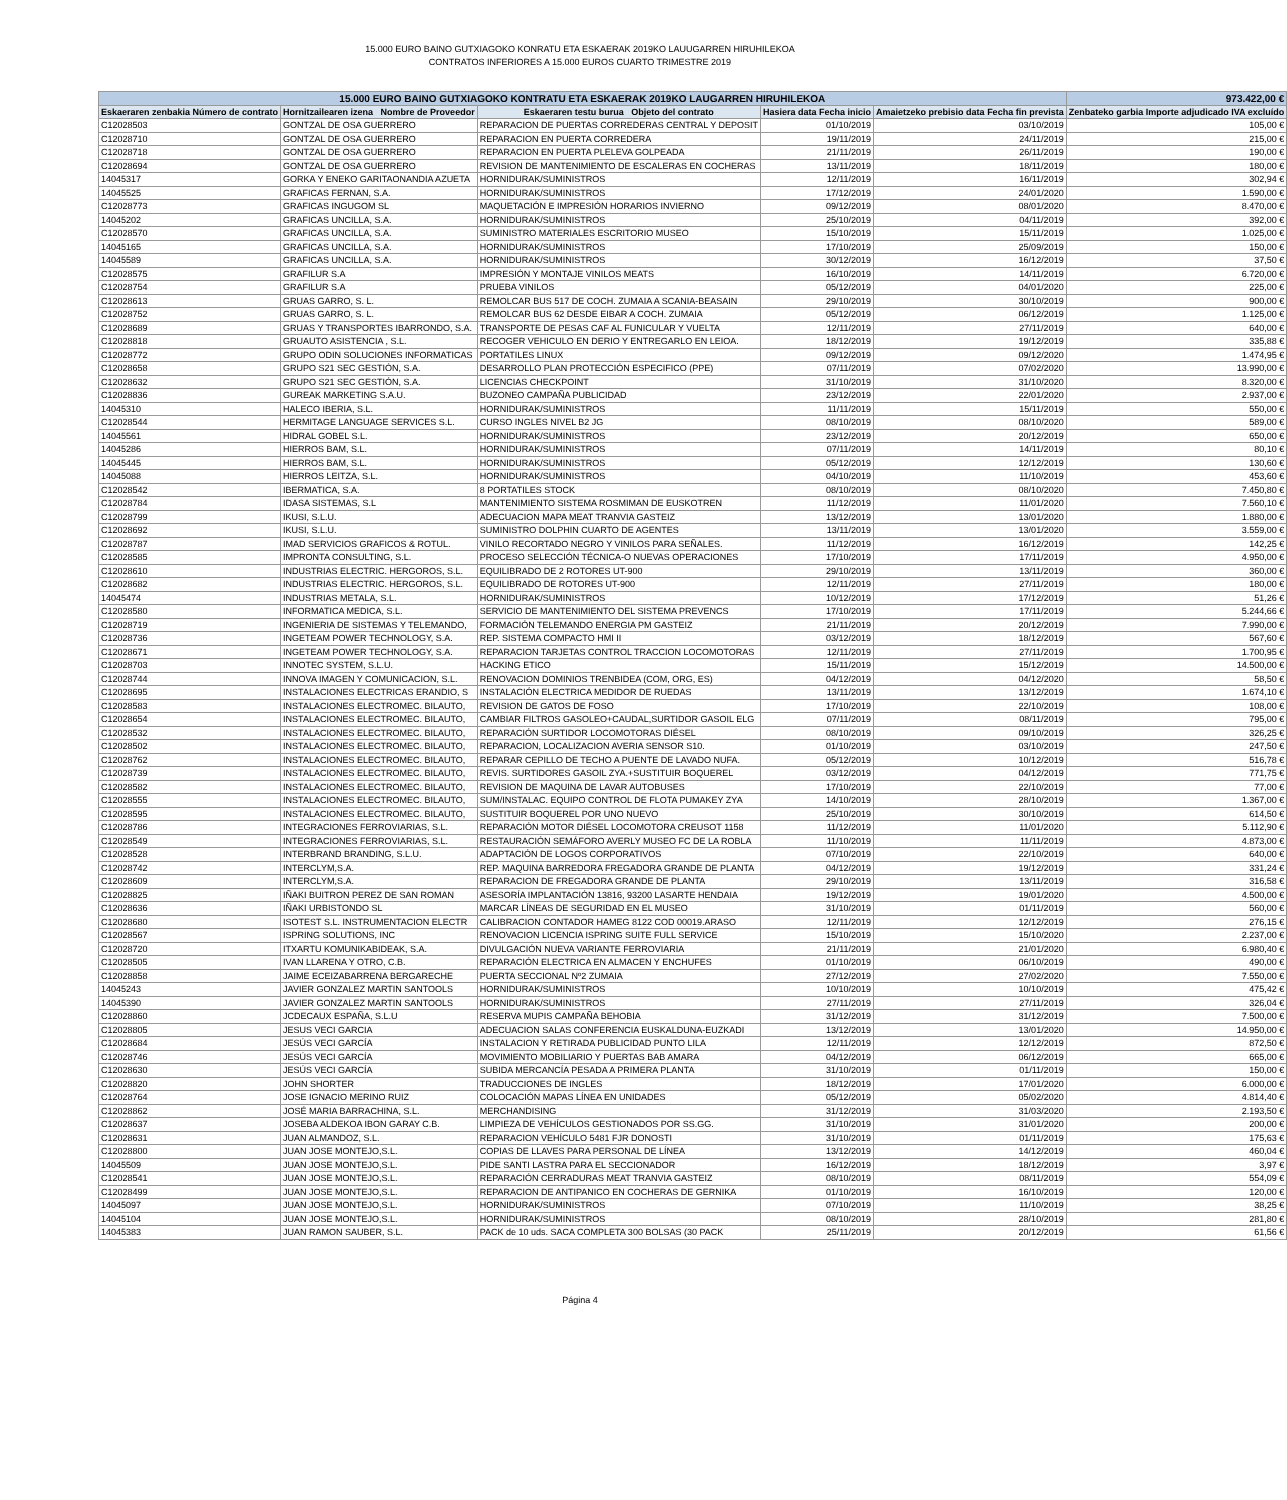15.000 EURO BAINO GUTXIAGOKO KONRATU ETA ESKAERAK 2019KO LAUUGARREN HIRUHILEKOA
CONTRATOS INFERIORES A 15.000 EUROS CUARTO TRIMESTRE 2019
| 15.000 EURO BAINO GUTXIAGOKO KONTRATU ETA ESKAERAK 2019KO LAUGARREN HIRUHILEKOA | | | | | 973.422,00 € |
| --- | --- | --- | --- | --- | --- |
| Eskaeraren zenbakia Número de contrato | Hornitzailearen izena Nombre de Proveedor | Eskaeraren testu burua Objeto del contrato | Hasiera data Fecha inicio | Amaietzeko prebisio data Fecha fin prevista | Zenbateko garbia Importe adjudicado IVA excluído |
| C12028503 | GONTZAL DE OSA GUERRERO | REPARACION DE PUERTAS CORREDERAS CENTRAL Y DEPOSIT | 01/10/2019 | 03/10/2019 | 105,00 € |
| C12028710 | GONTZAL DE OSA GUERRERO | REPARACION EN PUERTA CORREDERA | 19/11/2019 | 24/11/2019 | 215,00 € |
| C12028718 | GONTZAL DE OSA GUERRERO | REPARACION EN PUERTA PLELEVA GOLPEADA | 21/11/2019 | 26/11/2019 | 190,00 € |
| C12028694 | GONTZAL DE OSA GUERRERO | REVISION DE MANTENIMIENTO DE ESCALERAS EN COCHERAS | 13/11/2019 | 18/11/2019 | 180,00 € |
| 14045317 | GORKA Y ENEKO GARITAONANDIA AZUETA | HORNIDURAK/SUMINISTROS | 12/11/2019 | 16/11/2019 | 302,94 € |
| 14045525 | GRAFICAS FERNAN, S.A. | HORNIDURAK/SUMINISTROS | 17/12/2019 | 24/01/2020 | 1.590,00 € |
| C12028773 | GRAFICAS INGUGOM SL | MAQUETACIÓN E IMPRESIÓN HORARIOS INVIERNO | 09/12/2019 | 08/01/2020 | 8.470,00 € |
| 14045202 | GRAFICAS UNCILLA, S.A. | HORNIDURAK/SUMINISTROS | 25/10/2019 | 04/11/2019 | 392,00 € |
| C12028570 | GRAFICAS UNCILLA, S.A. | SUMINISTRO MATERIALES ESCRITORIO MUSEO | 15/10/2019 | 15/11/2019 | 1.025,00 € |
| 14045165 | GRAFICAS UNCILLA, S.A. | HORNIDURAK/SUMINISTROS | 17/10/2019 | 25/09/2019 | 150,00 € |
| 14045589 | GRAFICAS UNCILLA, S.A. | HORNIDURAK/SUMINISTROS | 30/12/2019 | 16/12/2019 | 37,50 € |
| C12028575 | GRAFILUR S.A | IMPRESIÓN Y MONTAJE VINILOS MEATS | 16/10/2019 | 14/11/2019 | 6.720,00 € |
| C12028754 | GRAFILUR S.A | PRUEBA VINILOS | 05/12/2019 | 04/01/2020 | 225,00 € |
| C12028613 | GRUAS GARRO, S. L. | REMOLCAR BUS 517 DE COCH. ZUMAIA A SCANIA-BEASAIN | 29/10/2019 | 30/10/2019 | 900,00 € |
| C12028752 | GRUAS GARRO, S. L. | REMOLCAR BUS 62 DESDE EIBAR A COCH. ZUMAIA | 05/12/2019 | 06/12/2019 | 1.125,00 € |
| C12028689 | GRUAS Y TRANSPORTES IBARRONDO, S.A. | TRANSPORTE DE PESAS CAF AL FUNICULAR Y VUELTA | 12/11/2019 | 27/11/2019 | 640,00 € |
| C12028818 | GRUAUTO ASISTENCIA , S.L. | RECOGER VEHICULO EN DERIO Y ENTREGARLO EN LEIOA. | 18/12/2019 | 19/12/2019 | 335,88 € |
| C12028772 | GRUPO ODIN SOLUCIONES INFORMATICAS | PORTATILES LINUX | 09/12/2019 | 09/12/2020 | 1.474,95 € |
| C12028658 | GRUPO S21 SEC GESTIÓN, S.A. | DESARROLLO PLAN PROTECCIÓN ESPECIFICO (PPE) | 07/11/2019 | 07/02/2020 | 13.990,00 € |
| C12028632 | GRUPO S21 SEC GESTIÓN, S.A. | LICENCIAS CHECKPOINT | 31/10/2019 | 31/10/2020 | 8.320,00 € |
| C12028836 | GUREAK MARKETING S.A.U. | BUZONEO CAMPAÑA PUBLICIDAD | 23/12/2019 | 22/01/2020 | 2.937,00 € |
| 14045310 | HALECO IBERIA, S.L. | HORNIDURAK/SUMINISTROS | 11/11/2019 | 15/11/2019 | 550,00 € |
| C12028544 | HERMITAGE LANGUAGE SERVICES S.L. | CURSO INGLES NIVEL B2 JG | 08/10/2019 | 08/10/2020 | 589,00 € |
| 14045561 | HIDRAL GOBEL S.L. | HORNIDURAK/SUMINISTROS | 23/12/2019 | 20/12/2019 | 650,00 € |
| 14045286 | HIERROS BAM, S.L. | HORNIDURAK/SUMINISTROS | 07/11/2019 | 14/11/2019 | 80,10 € |
| 14045445 | HIERROS BAM, S.L. | HORNIDURAK/SUMINISTROS | 05/12/2019 | 12/12/2019 | 130,60 € |
| 14045088 | HIERROS LEITZA, S.L. | HORNIDURAK/SUMINISTROS | 04/10/2019 | 11/10/2019 | 453,60 € |
| C12028542 | IBERMATICA, S.A. | 8 PORTATILES STOCK | 08/10/2019 | 08/10/2020 | 7.450,80 € |
| C12028784 | IDASA SISTEMAS, S.L | MANTENIMIENTO SISTEMA ROSMIMAN DE EUSKOTREN | 11/12/2019 | 11/01/2020 | 7.560,10 € |
| C12028799 | IKUSI, S.L.U. | ADECUACION MAPA MEAT TRANVIA GASTEIZ | 13/12/2019 | 13/01/2020 | 1.880,00 € |
| C12028692 | IKUSI, S.L.U. | SUMINISTRO DOLPHIN CUARTO DE AGENTES | 13/11/2019 | 13/01/2020 | 3.559,00 € |
| C12028787 | IMAD SERVICIOS GRAFICOS & ROTUL. | VINILO RECORTADO NEGRO Y VINILOS PARA SEÑALES. | 11/12/2019 | 16/12/2019 | 142,25 € |
| C12028585 | IMPRONTA CONSULTING, S.L. | PROCESO SELECCIÓN TÉCNICA-O NUEVAS OPERACIONES | 17/10/2019 | 17/11/2019 | 4.950,00 € |
| C12028610 | INDUSTRIAS ELECTRIC. HERGOROS, S.L. | EQUILIBRADO DE 2 ROTORES UT-900 | 29/10/2019 | 13/11/2019 | 360,00 € |
| C12028682 | INDUSTRIAS ELECTRIC. HERGOROS, S.L. | EQUILIBRADO DE ROTORES UT-900 | 12/11/2019 | 27/11/2019 | 180,00 € |
| 14045474 | INDUSTRIAS METALA, S.L. | HORNIDURAK/SUMINISTROS | 10/12/2019 | 17/12/2019 | 51,26 € |
| C12028580 | INFORMATICA MEDICA, S.L. | SERVICIO DE MANTENIMIENTO DEL SISTEMA PREVENCS | 17/10/2019 | 17/11/2019 | 5.244,66 € |
| C12028719 | INGENIERIA DE SISTEMAS Y TELEMANDO, | FORMACIÓN TELEMANDO ENERGIA PM GASTEIZ | 21/11/2019 | 20/12/2019 | 7.990,00 € |
| C12028736 | INGETEAM POWER TECHNOLOGY, S.A. | REP. SISTEMA COMPACTO HMI II | 03/12/2019 | 18/12/2019 | 567,60 € |
| C12028671 | INGETEAM POWER TECHNOLOGY, S.A. | REPARACION TARJETAS CONTROL TRACCION LOCOMOTORAS | 12/11/2019 | 27/11/2019 | 1.700,95 € |
| C12028703 | INNOTEC SYSTEM, S.L.U. | HACKING ETICO | 15/11/2019 | 15/12/2019 | 14.500,00 € |
| C12028744 | INNOVA IMAGEN Y COMUNICACION, S.L. | RENOVACION DOMINIOS TRENBIDEA (COM, ORG, ES) | 04/12/2019 | 04/12/2020 | 58,50 € |
| C12028695 | INSTALACIONES ELECTRICAS ERANDIO, S | INSTALACIÓN ELECTRICA MEDIDOR DE RUEDAS | 13/11/2019 | 13/12/2019 | 1.674,10 € |
| C12028583 | INSTALACIONES ELECTROMEC. BILAUTO, | REVISION DE GATOS DE FOSO | 17/10/2019 | 22/10/2019 | 108,00 € |
| C12028654 | INSTALACIONES ELECTROMEC. BILAUTO, | CAMBIAR FILTROS GASOLEO+CAUDAL,SURTIDOR GASOIL ELG | 07/11/2019 | 08/11/2019 | 795,00 € |
| C12028532 | INSTALACIONES ELECTROMEC. BILAUTO, | REPARACIÓN SURTIDOR LOCOMOTORAS DIÉSEL | 08/10/2019 | 09/10/2019 | 326,25 € |
| C12028502 | INSTALACIONES ELECTROMEC. BILAUTO, | REPARACION, LOCALIZACION AVERIA SENSOR S10. | 01/10/2019 | 03/10/2019 | 247,50 € |
| C12028762 | INSTALACIONES ELECTROMEC. BILAUTO, | REPARAR CEPILLO DE TECHO A PUENTE DE LAVADO NUFA. | 05/12/2019 | 10/12/2019 | 516,78 € |
| C12028739 | INSTALACIONES ELECTROMEC. BILAUTO, | REVIS. SURTIDORES GASOIL ZYA.+SUSTITUIR BOQUEREL | 03/12/2019 | 04/12/2019 | 771,75 € |
| C12028582 | INSTALACIONES ELECTROMEC. BILAUTO, | REVISION DE MAQUINA DE LAVAR AUTOBUSES | 17/10/2019 | 22/10/2019 | 77,00 € |
| C12028555 | INSTALACIONES ELECTROMEC. BILAUTO, | SUM/INSTALAC. EQUIPO CONTROL DE FLOTA PUMAKEY ZYA | 14/10/2019 | 28/10/2019 | 1.367,00 € |
| C12028595 | INSTALACIONES ELECTROMEC. BILAUTO, | SUSTITUIR BOQUEREL POR UNO NUEVO | 25/10/2019 | 30/10/2019 | 614,50 € |
| C12028786 | INTEGRACIONES FERROVIARIAS, S.L. | REPARACIÓN MOTOR DIÉSEL LOCOMOTORA CREUSOT 1158 | 11/12/2019 | 11/01/2020 | 5.112,90 € |
| C12028549 | INTEGRACIONES FERROVIARIAS, S.L. | RESTAURACIÓN SEMÁFORO AVERLY MUSEO FC DE LA ROBLA | 11/10/2019 | 11/11/2019 | 4.873,00 € |
| C12028528 | INTERBRAND BRANDING, S.L.U. | ADAPTACIÓN DE LOGOS CORPORATIVOS | 07/10/2019 | 22/10/2019 | 640,00 € |
| C12028742 | INTERCLYM,S.A. | REP. MAQUINA BARREDORA FREGADORA GRANDE DE PLANTA | 04/12/2019 | 19/12/2019 | 331,24 € |
| C12028609 | INTERCLYM,S.A. | REPARACION DE FREGADORA GRANDE DE PLANTA | 29/10/2019 | 13/11/2019 | 316,58 € |
| C12028825 | IÑAKI BUITRON PEREZ DE SAN ROMAN | ASESORÍA IMPLANTACIÓN 13816, 93200 LASARTE HENDAIA | 19/12/2019 | 19/01/2020 | 4.500,00 € |
| C12028636 | IÑAKI URBISTONDO SL | MARCAR LÍNEAS DE SEGURIDAD EN EL MUSEO | 31/10/2019 | 01/11/2019 | 560,00 € |
| C12028680 | ISOTEST S.L. INSTRUMENTACION ELECTR | CALIBRACION CONTADOR HAMEG 8122 COD 00019.ARASO | 12/11/2019 | 12/12/2019 | 276,15 € |
| C12028567 | ISPRING SOLUTIONS, INC | RENOVACION LICENCIA ISPRING SUITE FULL SERVICE | 15/10/2019 | 15/10/2020 | 2.237,00 € |
| C12028720 | ITXARTU KOMUNIKABIDEAK, S.A. | DIVULGACIÓN NUEVA VARIANTE FERROVIARIA | 21/11/2019 | 21/01/2020 | 6.980,40 € |
| C12028505 | IVAN LLARENA Y OTRO, C.B. | REPARACIÓN ELECTRICA EN ALMACEN Y ENCHUFES | 01/10/2019 | 06/10/2019 | 490,00 € |
| C12028858 | JAIME ECEIZABARRENA BERGARECHE | PUERTA SECCIONAL Nº2 ZUMAIA | 27/12/2019 | 27/02/2020 | 7.550,00 € |
| 14045243 | JAVIER GONZALEZ MARTIN SANTOOLS | HORNIDURAK/SUMINISTROS | 10/10/2019 | 10/10/2019 | 475,42 € |
| 14045390 | JAVIER GONZALEZ MARTIN SANTOOLS | HORNIDURAK/SUMINISTROS | 27/11/2019 | 27/11/2019 | 326,04 € |
| C12028860 | JCDECAUX ESPAÑA, S.L.U | RESERVA MUPIS CAMPAÑA BEHOBIA | 31/12/2019 | 31/12/2019 | 7.500,00 € |
| C12028805 | JESUS VECI GARCIA | ADECUACION SALAS CONFERENCIA EUSKALDUNA-EUZKADI | 13/12/2019 | 13/01/2020 | 14.950,00 € |
| C12028684 | JESÚS VECI GARCÍA | INSTALACION Y RETIRADA PUBLICIDAD PUNTO LILA | 12/11/2019 | 12/12/2019 | 872,50 € |
| C12028746 | JESÚS VECI GARCÍA | MOVIMIENTO MOBILIARIO Y PUERTAS BAB AMARA | 04/12/2019 | 06/12/2019 | 665,00 € |
| C12028630 | JESÚS VECI GARCÍA | SUBIDA MERCANCÍA PESADA A PRIMERA PLANTA | 31/10/2019 | 01/11/2019 | 150,00 € |
| C12028820 | JOHN SHORTER | TRADUCCIONES DE INGLES | 18/12/2019 | 17/01/2020 | 6.000,00 € |
| C12028764 | JOSE IGNACIO MERINO RUIZ | COLOCACIÓN MAPAS LÍNEA EN UNIDADES | 05/12/2019 | 05/02/2020 | 4.814,40 € |
| C12028862 | JOSÉ MARIA BARRACHINA, S.L. | MERCHANDISING | 31/12/2019 | 31/03/2020 | 2.193,50 € |
| C12028637 | JOSEBA ALDEKOA IBON GARAY C.B. | LIMPIEZA DE VEHÍCULOS GESTIONADOS POR SS.GG. | 31/10/2019 | 31/01/2020 | 200,00 € |
| C12028631 | JUAN ALMANDOZ, S.L. | REPARACION VEHÍCULO 5481 FJR DONOSTI | 31/10/2019 | 01/11/2019 | 175,63 € |
| C12028800 | JUAN JOSE MONTEJO,S.L. | COPIAS DE LLAVES PARA PERSONAL DE LÍNEA | 13/12/2019 | 14/12/2019 | 460,04 € |
| 14045509 | JUAN JOSE MONTEJO,S.L. | PIDE SANTI LASTRA PARA EL SECCIONADOR | 16/12/2019 | 18/12/2019 | 3,97 € |
| C12028541 | JUAN JOSE MONTEJO,S.L. | REPARACIÓN CERRADURAS MEAT TRANVIA GASTEIZ | 08/10/2019 | 08/11/2019 | 554,09 € |
| C12028499 | JUAN JOSE MONTEJO,S.L. | REPARACION DE ANTIPANICO EN COCHERAS DE GERNIKA | 01/10/2019 | 16/10/2019 | 120,00 € |
| 14045097 | JUAN JOSE MONTEJO,S.L. | HORNIDURAK/SUMINISTROS | 07/10/2019 | 11/10/2019 | 38,25 € |
| 14045104 | JUAN JOSE MONTEJO,S.L. | HORNIDURAK/SUMINISTROS | 08/10/2019 | 28/10/2019 | 281,80 € |
| 14045383 | JUAN RAMON SAUBER, S.L. | PACK de 10 uds. SACA COMPLETA 300 BOLSAS (30 PACK | 25/11/2019 | 20/12/2019 | 61,56 € |
Página 4